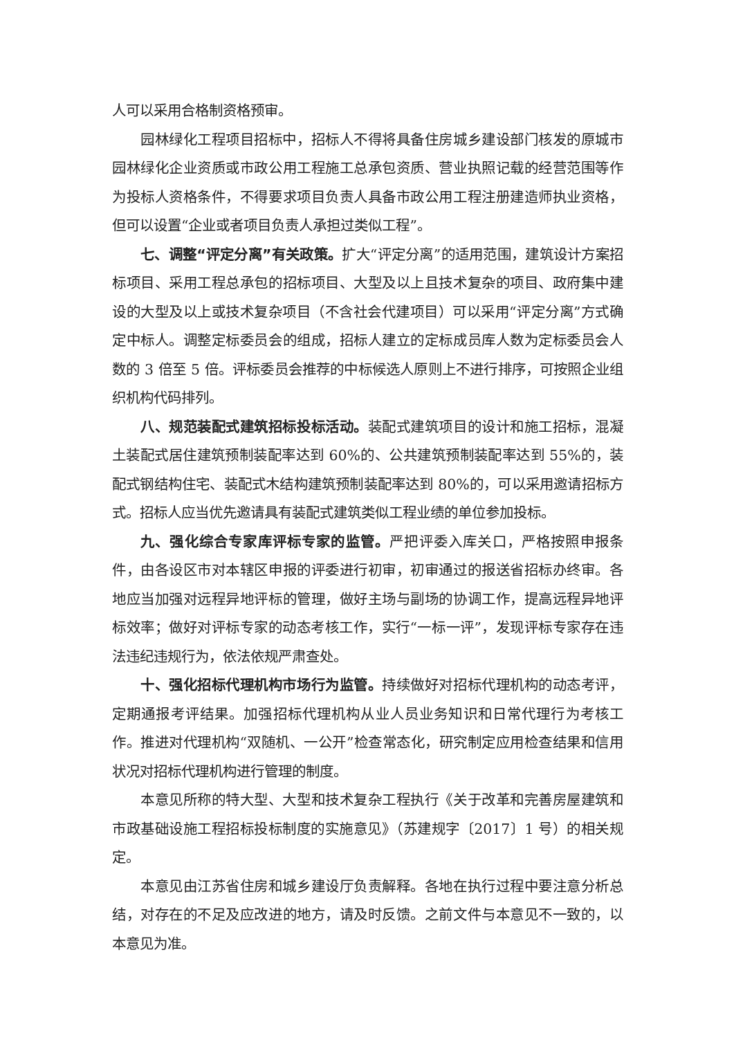人可以采用合格制资格预审。
园林绿化工程项目招标中，招标人不得将具备住房城乡建设部门核发的原城市园林绿化企业资质或市政公用工程施工总承包资质、营业执照记载的经营范围等作为投标人资格条件，不得要求项目负责人具备市政公用工程注册建造师执业资格，但可以设置“企业或者项目负责人承担过类似工程”。
七、调整“评定分离”有关政策。扩大“评定分离”的适用范围，建筑设计方案招标项目、采用工程总承包的招标项目、大型及以上且技术复杂的项目、政府集中建设的大型及以上或技术复杂项目（不含社会代建项目）可以采用“评定分离”方式确定中标人。调整定标委员会的组成，招标人建立的定标成员库人数为定标委员会人数的 3 倍至 5 倍。评标委员会推荐的中标候选人原则上不进行排序，可按照企业组织机构代码排列。
八、规范装配式建筑招标投标活动。装配式建筑项目的设计和施工招标，混凝土装配式居住建筑预制装配率达到 60%的、公共建筑预制装配率达到 55%的，装配式钢结构住宅、装配式木结构建筑预制装配率达到 80%的，可以采用邀请招标方式。招标人应当优先邀请具有装配式建筑类似工程业绩的单位参加投标。
九、强化综合专家库评标专家的监管。严把评委入库关口，严格按照申报条件，由各设区市对本辖区申报的评委进行初审，初审通过的报送省招标办终审。各地应当加强对远程异地评标的管理，做好主场与副场的协调工作，提高远程异地评标效率；做好对评标专家的动态考核工作，实行“一标一评”，发现评标专家存在违法违纪违规行为，依法依规严肃查处。
十、强化招标代理机构市场行为监管。持续做好对招标代理机构的动态考评，定期通报考评结果。加强招标代理机构从业人员业务知识和日常代理行为考核工作。推进对代理机构“双随机、一公开”检查常态化，研究制定应用检查结果和信用状况对招标代理机构进行管理的制度。
本意见所称的特大型、大型和技术复杂工程执行《关于改革和完善房屋建筑和市政基础设施工程招标投标制度的实施意见》（苏建规字〔2017〕1 号）的相关规定。
本意见由江苏省住房和城乡建设厅负责解释。各地在执行过程中要注意分析总结，对存在的不足及应改进的地方，请及时反馈。之前文件与本意见不一致的，以本意见为准。